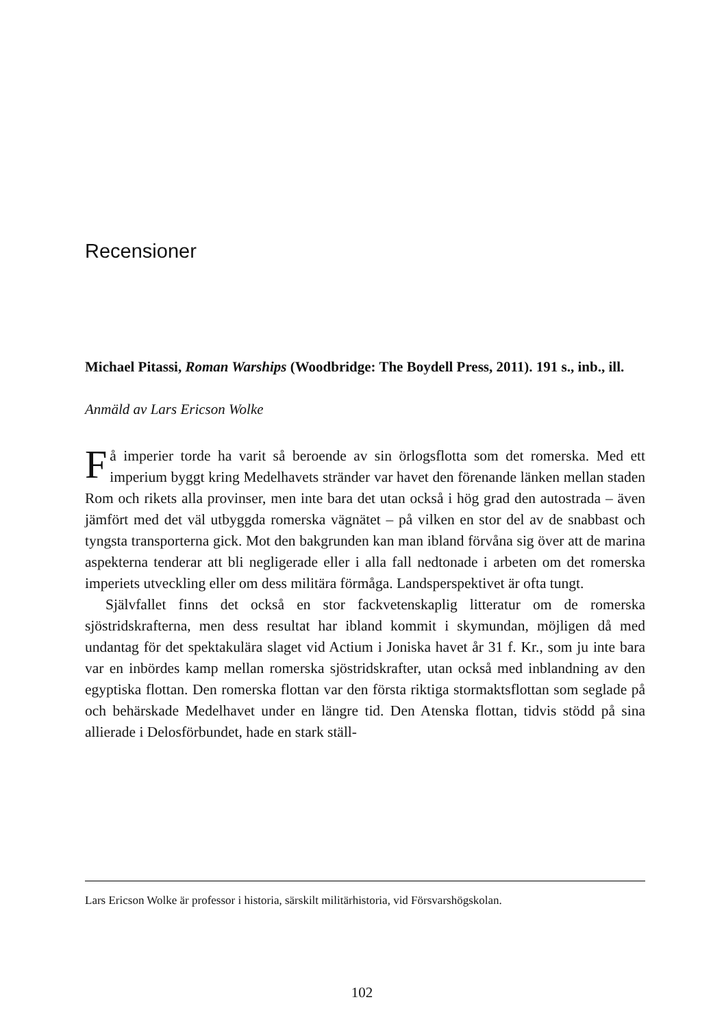Recensioner
Michael Pitassi, Roman Warships (Woodbridge: The Boydell Press, 2011). 191 s., inb., ill.
Anmäld av Lars Ericson Wolke
Få imperier torde ha varit så beroende av sin örlogsflotta som det romerska. Med ett imperium byggt kring Medelhavets stränder var havet den förenande länken mellan staden Rom och rikets alla provinser, men inte bara det utan också i hög grad den autostrada – även jämfört med det väl utbyggda romerska vägnätet – på vilken en stor del av de snabbast och tyngsta transporterna gick. Mot den bakgrunden kan man ibland förvåna sig över att de marina aspekterna tenderar att bli negligerade eller i alla fall nedtonade i arbeten om det romerska imperiets utveckling eller om dess militära förmåga. Landsperspektivet är ofta tungt.
Självfallet finns det också en stor fackvetenskaplig litteratur om de romerska sjöstridskrafterna, men dess resultat har ibland kommit i skymundan, möjligen då med undantag för det spektakulära slaget vid Actium i Joniska havet år 31 f. Kr., som ju inte bara var en inbördes kamp mellan romerska sjöstridskrafter, utan också med inblandning av den egyptiska flottan. Den romerska flottan var den första riktiga stormaktsflottan som seglade på och behärskade Medelhavet under en längre tid. Den Atenska flottan, tidvis stödd på sina allierade i Delosförbundet, hade en stark ställ-
Lars Ericson Wolke är professor i historia, särskilt militärhistoria, vid Försvarshögskolan.
102